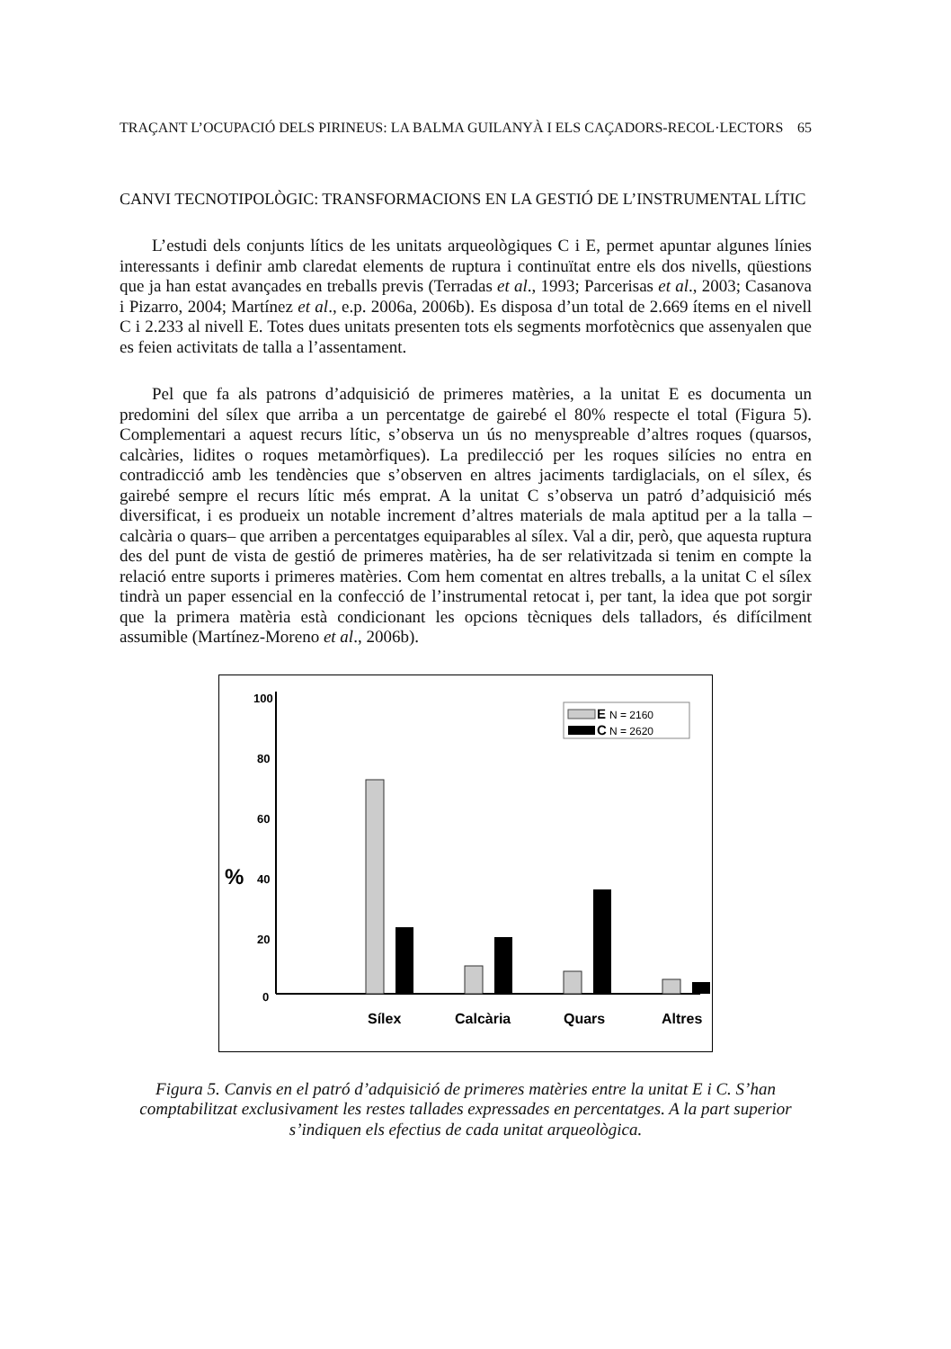TRAÇANT L’OCUPACIÓ DELS PIRINEUS: LA BALMA GUILANYÀ I ELS CAÇADORS-RECOL·LECTORS 65
CANVI TECNOTIPOLÒGIC: TRANSFORMACIONS EN LA GESTIÓ DE L’INSTRUMENTAL LÍTIC
L’estudi dels conjunts lítics de les unitats arqueològiques C i E, permet apuntar algunes línies interessants i definir amb claredat elements de ruptura i continuïtat entre els dos nivells, qüestions que ja han estat avançades en treballs previs (Terradas et al., 1993; Parcerisas et al., 2003; Casanova i Pizarro, 2004; Martínez et al., e.p. 2006a, 2006b). Es disposa d’un total de 2.669 ítems en el nivell C i 2.233 al nivell E. Totes dues unitats presenten tots els segments morfotècnics que assenyalen que es feien activitats de talla a l’assentament.
Pel que fa als patrons d’adquisició de primeres matèries, a la unitat E es documenta un predomini del sílex que arriba a un percentatge de gairebé el 80% respecte el total (Figura 5). Complementari a aquest recurs lític, s’observa un ús no menyspreable d’altres roques (quarsos, calcàries, lidites o roques metamòrfiques). La predilecció per les roques silícies no entra en contradicció amb les tendències que s’observen en altres jaciments tardiglacials, on el sílex, és gairebé sempre el recurs lític més emprat. A la unitat C s’observa un patró d’adquisició més diversificat, i es produeix un notable increment d’altres materials de mala aptitud per a la talla –calcària o quars– que arriben a percentatges equiparables al sílex. Val a dir, però, que aquesta ruptura des del punt de vista de gestió de primeres matèries, ha de ser relativitzada si tenim en compte la relació entre suports i primeres matèries. Com hem comentat en altres treballs, a la unitat C el sílex tindrà un paper essencial en la confecció de l’instrumental retocat i, per tant, la idea que pot sorgir que la primera matèria està condicionant les opcions tècniques dels talladors, és difícilment assumible (Martínez-Moreno et al., 2006b).
100
80
60
40
20
0
%
E
N = 2160
C
N = 2620
Sílex
Calcària
Quars
Altres
Figura 5. Canvis en el patró d’adquisició de primeres matèries entre la unitat E i C. S’han comptabilitzat exclusivament les restes tallades expressades en percentatges. A la part superior s’indiquen els efectius de cada unitat arqueològica.